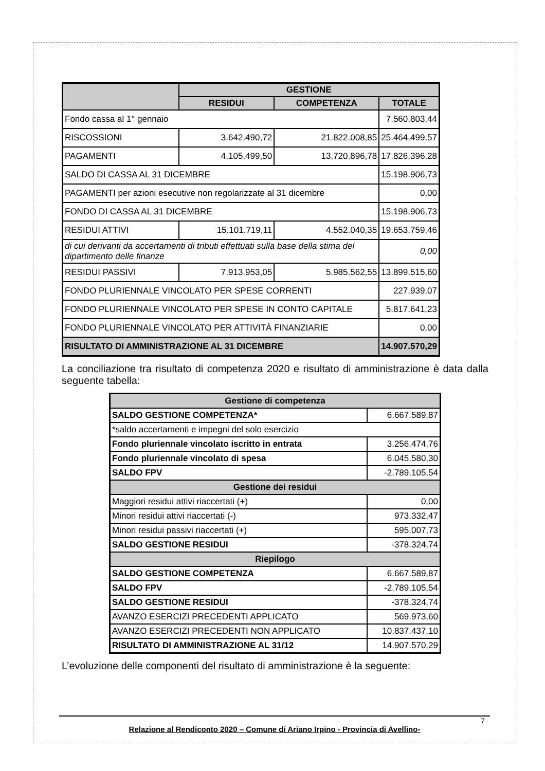| | GESTIONE | | |
| --- | --- | --- | --- |
| | RESIDUI | COMPETENZA | TOTALE |
| Fondo cassa al 1° gennaio | | | 7.560.803,44 |
| RISCOSSIONI | 3.642.490,72 | 21.822.008,85 | 25.464.499,57 |
| PAGAMENTI | 4.105.499,50 | 13.720.896,78 | 17.826.396,28 |
| SALDO DI CASSA AL 31 DICEMBRE | | | 15.198.906,73 |
| PAGAMENTI per azioni esecutive non regolarizzate al 31 dicembre | | | 0,00 |
| FONDO DI CASSA AL 31 DICEMBRE | | | 15.198.906,73 |
| RESIDUI ATTIVI | 15.101.719,11 | 4.552.040,35 | 19.653.759,46 |
| di cui derivanti da accertamenti di tributi effettuati sulla base della stima del dipartimento delle finanze | | | 0,00 |
| RESIDUI PASSIVI | 7.913.953,05 | 5.985.562,55 | 13.899.515,60 |
| FONDO PLURIENNALE VINCOLATO PER SPESE CORRENTI | | | 227.939,07 |
| FONDO PLURIENNALE VINCOLATO PER SPESE IN CONTO CAPITALE | | | 5.817.641,23 |
| FONDO PLURIENNALE VINCOLATO PER ATTIVITÀ FINANZIARIE | | | 0,00 |
| RISULTATO DI AMMINISTRAZIONE AL 31 DICEMBRE | | | 14.907.570,29 |
La conciliazione tra risultato di competenza 2020 e risultato di amministrazione è data dalla seguente tabella:
| Gestione di competenza | |
| SALDO GESTIONE COMPETENZA* | 6.667.589,87 |
| *saldo accertamenti e impegni del solo esercizio | |
| Fondo pluriennale vincolato iscritto in entrata | 3.256.474,76 |
| Fondo pluriennale vincolato di spesa | 6.045.580,30 |
| SALDO FPV | -2.789.105,54 |
| Gestione dei residui | |
| Maggiori residui attivi riaccertati (+) | 0,00 |
| Minori residui attivi riaccertati (-) | 973.332,47 |
| Minori residui passivi riaccertati (+) | 595.007,73 |
| SALDO GESTIONE RESIDUI | -378.324,74 |
| Riepilogo | |
| SALDO GESTIONE COMPETENZA | 6.667.589,87 |
| SALDO FPV | -2.789.105,54 |
| SALDO GESTIONE RESIDUI | -378.324,74 |
| AVANZO ESERCIZI PRECEDENTI APPLICATO | 569.973,60 |
| AVANZO ESERCIZI PRECEDENTI NON APPLICATO | 10.837.437,10 |
| RISULTATO DI AMMINISTRAZIONE AL 31/12 | 14.907.570,29 |
L’evoluzione delle componenti del risultato di amministrazione è la seguente:
7
Relazione al Rendiconto 2020 – Comune di Ariano Irpino - Provincia di Avellino-